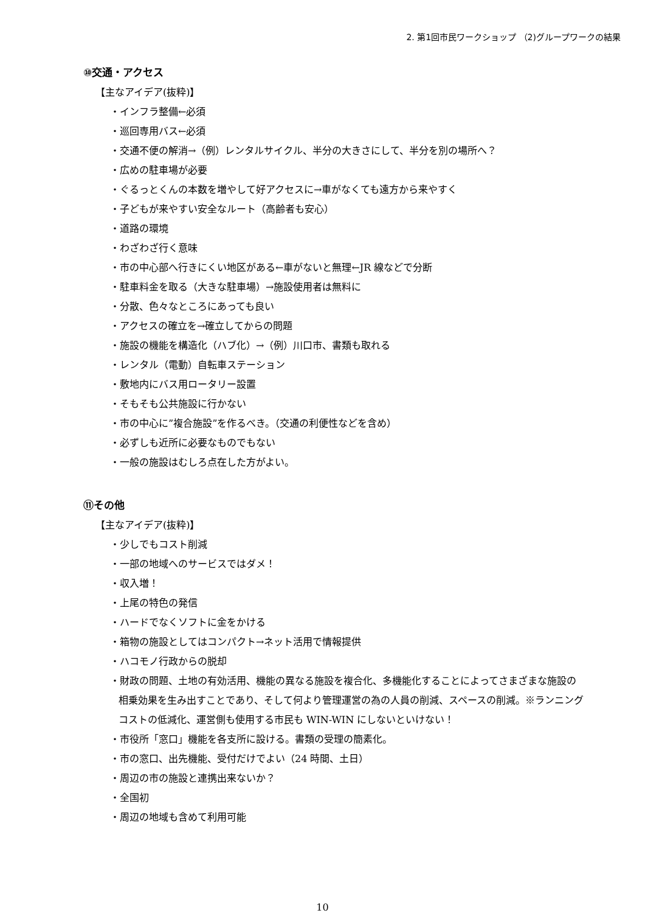2. 第1回市民ワークショップ （2)グループワークの結果
⑩交通・アクセス
【主なアイデア(抜粋)】
・インフラ整備←必須
・巡回専用バス←必須
・交通不便の解消→（例）レンタルサイクル、半分の大きさにして、半分を別の場所へ？
・広めの駐車場が必要
・ぐるっとくんの本数を増やして好アクセスに→車がなくても遠方から来やすく
・子どもが来やすい安全なルート（高齢者も安心）
・道路の環境
・わざわざ行く意味
・市の中心部へ行きにくい地区がある←車がないと無理←JR 線などで分断
・駐車料金を取る（大きな駐車場）→施設使用者は無料に
・分散、色々なところにあっても良い
・アクセスの確立を→確立してからの問題
・施設の機能を構造化（ハブ化）→（例）川口市、書類も取れる
・レンタル（電動）自転車ステーション
・敷地内にバス用ロータリー設置
・そもそも公共施設に行かない
・市の中心に”複合施設”を作るべき。（交通の利便性などを含め）
・必ずしも近所に必要なものでもない
・一般の施設はむしろ点在した方がよい。
⑪その他
【主なアイデア(抜粋)】
・少しでもコスト削減
・一部の地域へのサービスではダメ！
・収入増！
・上尾の特色の発信
・ハードでなくソフトに金をかける
・箱物の施設としてはコンパクト→ネット活用で情報提供
・ハコモノ行政からの脱却
・財政の問題、土地の有効活用、機能の異なる施設を複合化、多機能化することによってさまざまな施設の相乗効果を生み出すことであり、そして何より管理運営の為の人員の削減、スペースの削減。※ランニングコストの低減化、運営側も使用する市民も WIN-WIN にしないといけない！
・市役所「窓口」機能を各支所に設ける。書類の受理の簡素化。
・市の窓口、出先機能、受付だけでよい（24 時間、土日）
・周辺の市の施設と連携出来ないか？
・全国初
・周辺の地域も含めて利用可能
10